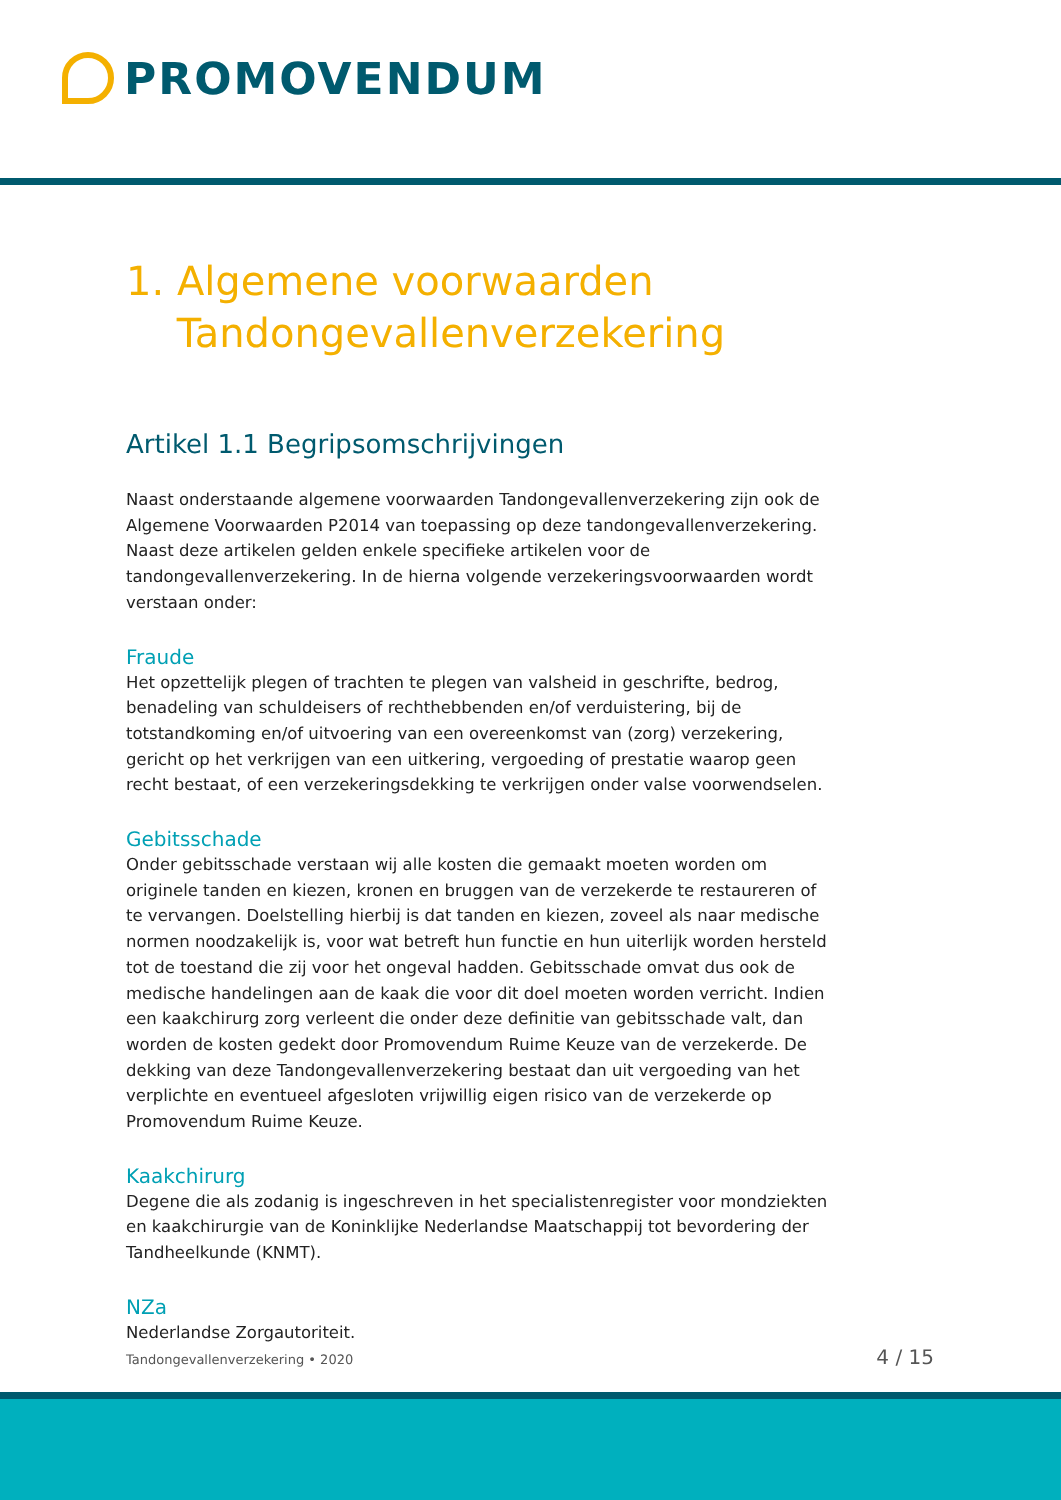PROMOVENDUM
1. Algemene voorwaarden
Tandongevallenverzekering
Artikel 1.1 Begripsomschrijvingen
Naast onderstaande algemene voorwaarden Tandongevallenverzekering zijn ook de Algemene Voorwaarden P2014 van toepassing op deze tandongevallenverzekering. Naast deze artikelen gelden enkele specifieke artikelen voor de tandongevallenverzekering. In de hierna volgende verzekeringsvoorwaarden wordt verstaan onder:
Fraude
Het opzettelijk plegen of trachten te plegen van valsheid in geschrifte, bedrog, benadeling van schuldeisers of rechthebbenden en/of verduistering, bij de totstandkoming en/of uitvoering van een overeenkomst van (zorg) verzekering, gericht op het verkrijgen van een uitkering, vergoeding of prestatie waarop geen recht bestaat, of een verzekeringsdekking te verkrijgen onder valse voorwendselen.
Gebitsschade
Onder gebitsschade verstaan wij alle kosten die gemaakt moeten worden om originele tanden en kiezen, kronen en bruggen van de verzekerde te restaureren of te vervangen. Doelstelling hierbij is dat tanden en kiezen, zoveel als naar medische normen noodzakelijk is, voor wat betreft hun functie en hun uiterlijk worden hersteld tot de toestand die zij voor het ongeval hadden. Gebitsschade omvat dus ook de medische handelingen aan de kaak die voor dit doel moeten worden verricht. Indien een kaakchirurg zorg verleent die onder deze definitie van gebitsschade valt, dan worden de kosten gedekt door Promovendum Ruime Keuze van de verzekerde. De dekking van deze Tandongevallenverzekering bestaat dan uit vergoeding van het verplichte en eventueel afgesloten vrijwillig eigen risico van de verzekerde op Promovendum Ruime Keuze.
Kaakchirurg
Degene die als zodanig is ingeschreven in het specialistenregister voor mondziekten en kaakchirurgie van de Koninklijke Nederlandse Maatschappij tot bevordering der Tandheelkunde (KNMT).
NZa
Nederlandse Zorgautoriteit.
Tandongevallenverzekering • 2020 4 / 15